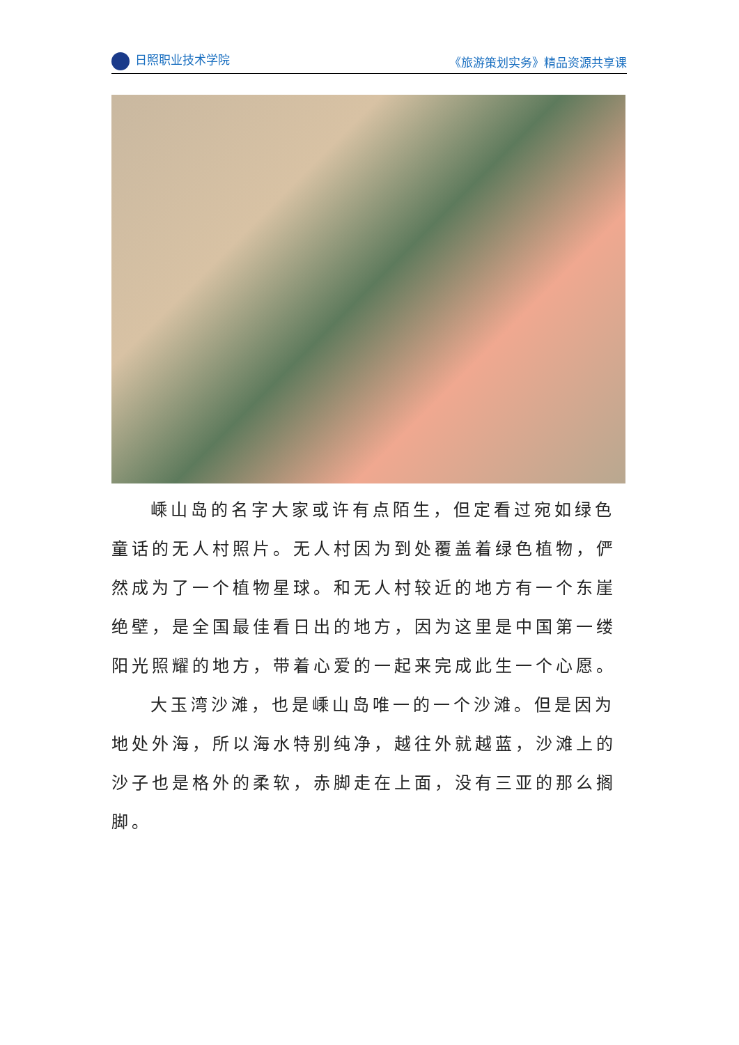日照职业技术学院 《旅游策划实务》精品资源共享课
嵊山岛的名字大家或许有点陌生，但定看过宛如绿色童话的无人村照片。无人村因为到处覆盖着绿色植物，俨然成为了一个植物星球。和无人村较近的地方有一个东崖绝壁，是全国最佳看日出的地方，因为这里是中国第一缕阳光照耀的地方，带着心爱的一起来完成此生一个心愿。
大玉湾沙滩，也是嵊山岛唯一的一个沙滩。但是因为地处外海，所以海水特别纯净，越往外就越蓝，沙滩上的沙子也是格外的柔软，赤脚走在上面，没有三亚的那么搁脚。